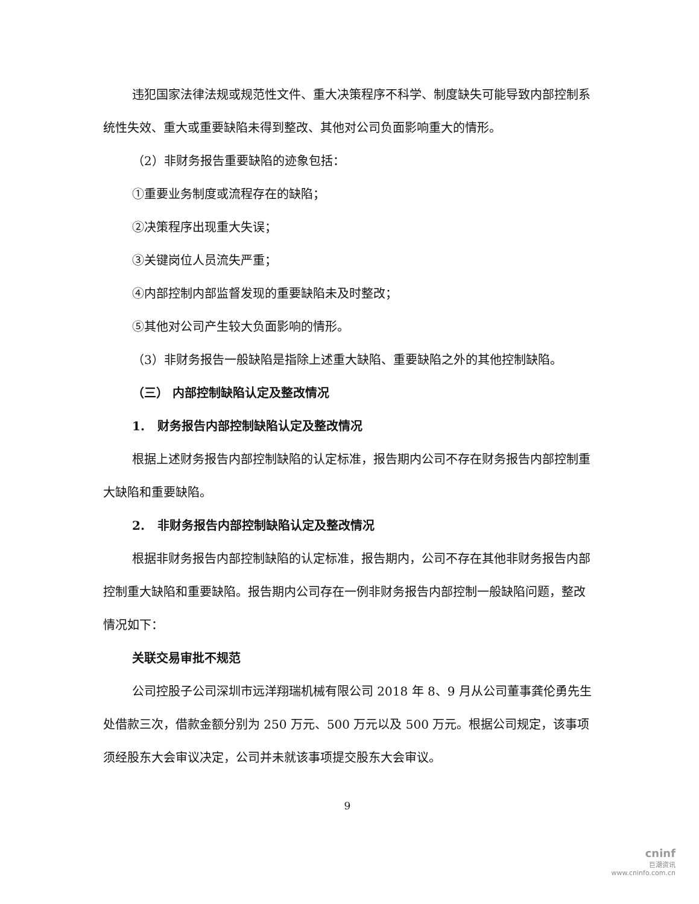违犯国家法律法规或规范性文件、重大决策程序不科学、制度缺失可能导致内部控制系统性失效、重大或重要缺陷未得到整改、其他对公司负面影响重大的情形。
（2）非财务报告重要缺陷的迹象包括：
①重要业务制度或流程存在的缺陷；
②决策程序出现重大失误；
③关键岗位人员流失严重；
④内部控制内部监督发现的重要缺陷未及时整改；
⑤其他对公司产生较大负面影响的情形。
（3）非财务报告一般缺陷是指除上述重大缺陷、重要缺陷之外的其他控制缺陷。
（三） 内部控制缺陷认定及整改情况
1. 财务报告内部控制缺陷认定及整改情况
根据上述财务报告内部控制缺陷的认定标准，报告期内公司不存在财务报告内部控制重大缺陷和重要缺陷。
2. 非财务报告内部控制缺陷认定及整改情况
根据非财务报告内部控制缺陷的认定标准，报告期内，公司不存在其他非财务报告内部控制重大缺陷和重要缺陷。报告期内公司存在一例非财务报告内部控制一般缺陷问题，整改情况如下：
关联交易审批不规范
公司控股子公司深圳市远洋翔瑞机械有限公司 2018 年 8、9 月从公司董事龚伦勇先生处借款三次，借款金额分别为 250 万元、500 万元以及 500 万元。根据公司规定，该事项须经股东大会审议决定，公司并未就该事项提交股东大会审议。
9
cninf
巨潮资讯
www.cninfo.com.cn